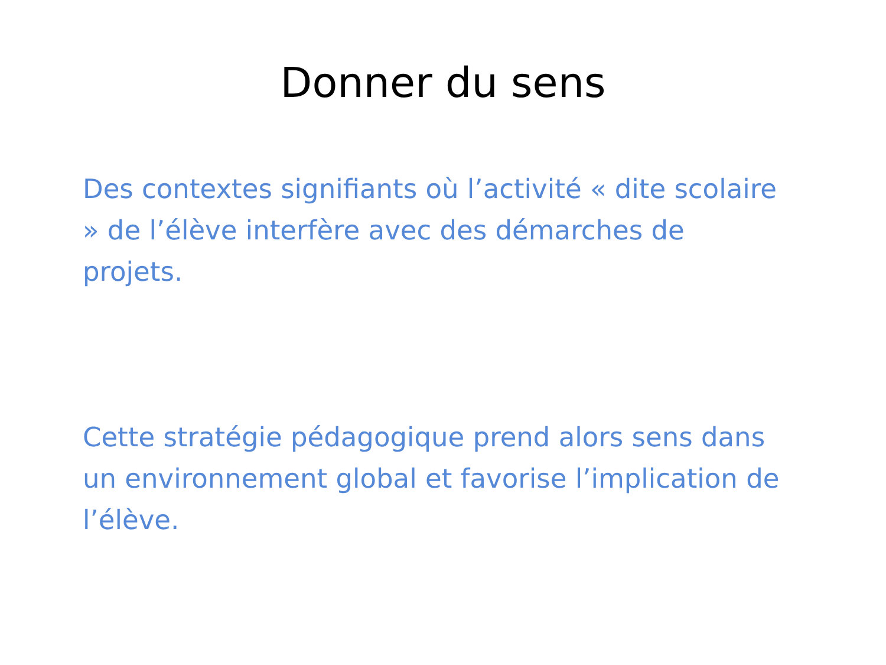Donner du sens
Des contextes signifiants où l’activité « dite scolaire » de l’élève interfère avec des démarches de projets.
Cette stratégie pédagogique prend alors sens dans un environnement global et favorise l’implication de l’élève.